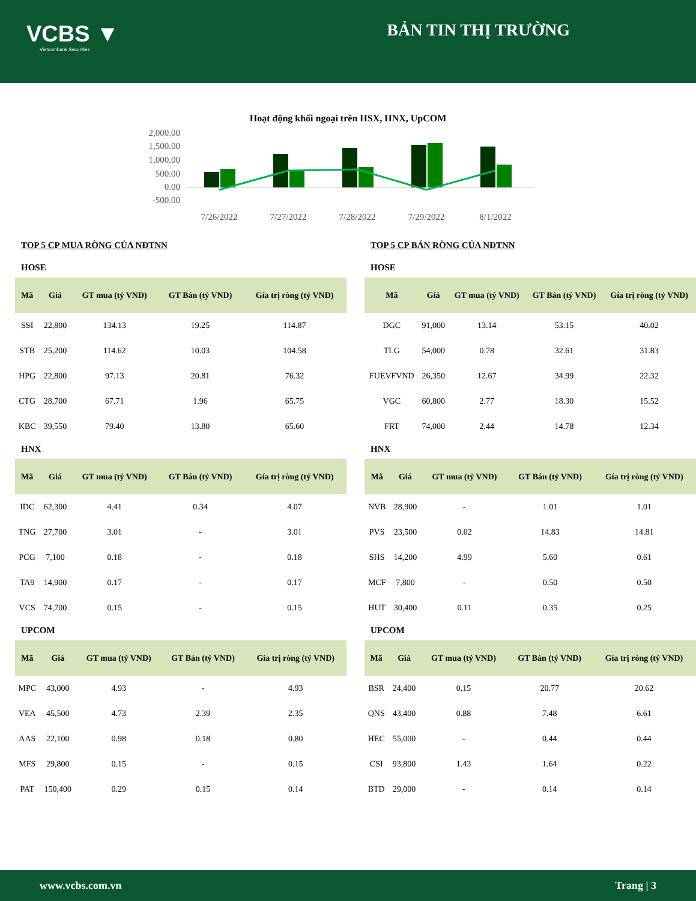VCBS ▼
Vietcombank Securities
BẢN TIN THỊ TRƯỜNG
Hoạt động khối ngoại trên HSX, HNX, UpCOM
2,000.00
1,500.00
1,000.00
500.00
0.00
-500.00
7/26/2022
7/27/2022
7/28/2022
7/29/2022
8/1/2022
TOP 5 CP MUA RÒNG CỦA NĐTNN
HOSE
| Mã | Giá | GT mua (tỷ VND) | GT Bán (tỷ VND) | Gía trị ròng (tỷ VND) |
| --- | --- | --- | --- | --- |
| SSI | 22,800 | 134.13 | 19.25 | 114.87 |
| STB | 25,200 | 114.62 | 10.03 | 104.58 |
| HPG | 22,800 | 97.13 | 20.81 | 76.32 |
| CTG | 28,700 | 67.71 | 1.96 | 65.75 |
| KBC | 39,550 | 79.40 | 13.80 | 65.60 |
HNX
| Mã | Giá | GT mua (tỷ VND) | GT Bán (tỷ VND) | Gía trị ròng (tỷ VND) |
| --- | --- | --- | --- | --- |
| IDC | 62,300 | 4.41 | 0.34 | 4.07 |
| TNG | 27,700 | 3.01 | - | 3.01 |
| PCG | 7,100 | 0.18 | - | 0.18 |
| TA9 | 14,900 | 0.17 | - | 0.17 |
| VCS | 74,700 | 0.15 | - | 0.15 |
UPCOM
| Mã | Giá | GT mua (tỷ VND) | GT Bán (tỷ VND) | Gía trị ròng (tỷ VND) |
| --- | --- | --- | --- | --- |
| MPC | 43,000 | 4.93 | - | 4.93 |
| VEA | 45,500 | 4.73 | 2.39 | 2.35 |
| AAS | 22,100 | 0.98 | 0.18 | 0.80 |
| MFS | 29,800 | 0.15 | - | 0.15 |
| PAT | 150,400 | 0.29 | 0.15 | 0.14 |
TOP 5 CP BÁN RÒNG CỦA NĐTNN
HOSE
| Mã | Giá | GT mua (tỷ VND) | GT Bán (tỷ VND) | Gía trị ròng (tỷ VND) |
| --- | --- | --- | --- | --- |
| DGC | 91,000 | 13.14 | 53.15 | 40.02 |
| TLG | 54,000 | 0.78 | 32.61 | 31.83 |
| FUEVFVND | 26,350 | 12.67 | 34.99 | 22.32 |
| VGC | 60,800 | 2.77 | 18.30 | 15.52 |
| FRT | 74,000 | 2.44 | 14.78 | 12.34 |
HNX
| Mã | Giá | GT mua (tỷ VND) | GT Bán (tỷ VND) | Gía trị ròng (tỷ VND) |
| --- | --- | --- | --- | --- |
| NVB | 28,900 | - | 1.01 | 1.01 |
| PVS | 23,500 | 0.02 | 14.83 | 14.81 |
| SHS | 14,200 | 4.99 | 5.60 | 0.61 |
| MCF | 7,800 | - | 0.50 | 0.50 |
| HUT | 30,400 | 0.11 | 0.35 | 0.25 |
UPCOM
| Mã | Giá | GT mua (tỷ VND) | GT Bán (tỷ VND) | Gía trị ròng (tỷ VND) |
| --- | --- | --- | --- | --- |
| BSR | 24,400 | 0.15 | 20.77 | 20.62 |
| QNS | 43,400 | 0.88 | 7.48 | 6.61 |
| HEC | 55,000 | - | 0.44 | 0.44 |
| CSI | 93,800 | 1.43 | 1.64 | 0.22 |
| BTD | 29,000 | - | 0.14 | 0.14 |
www.vcbs.com.vn Trang | 3